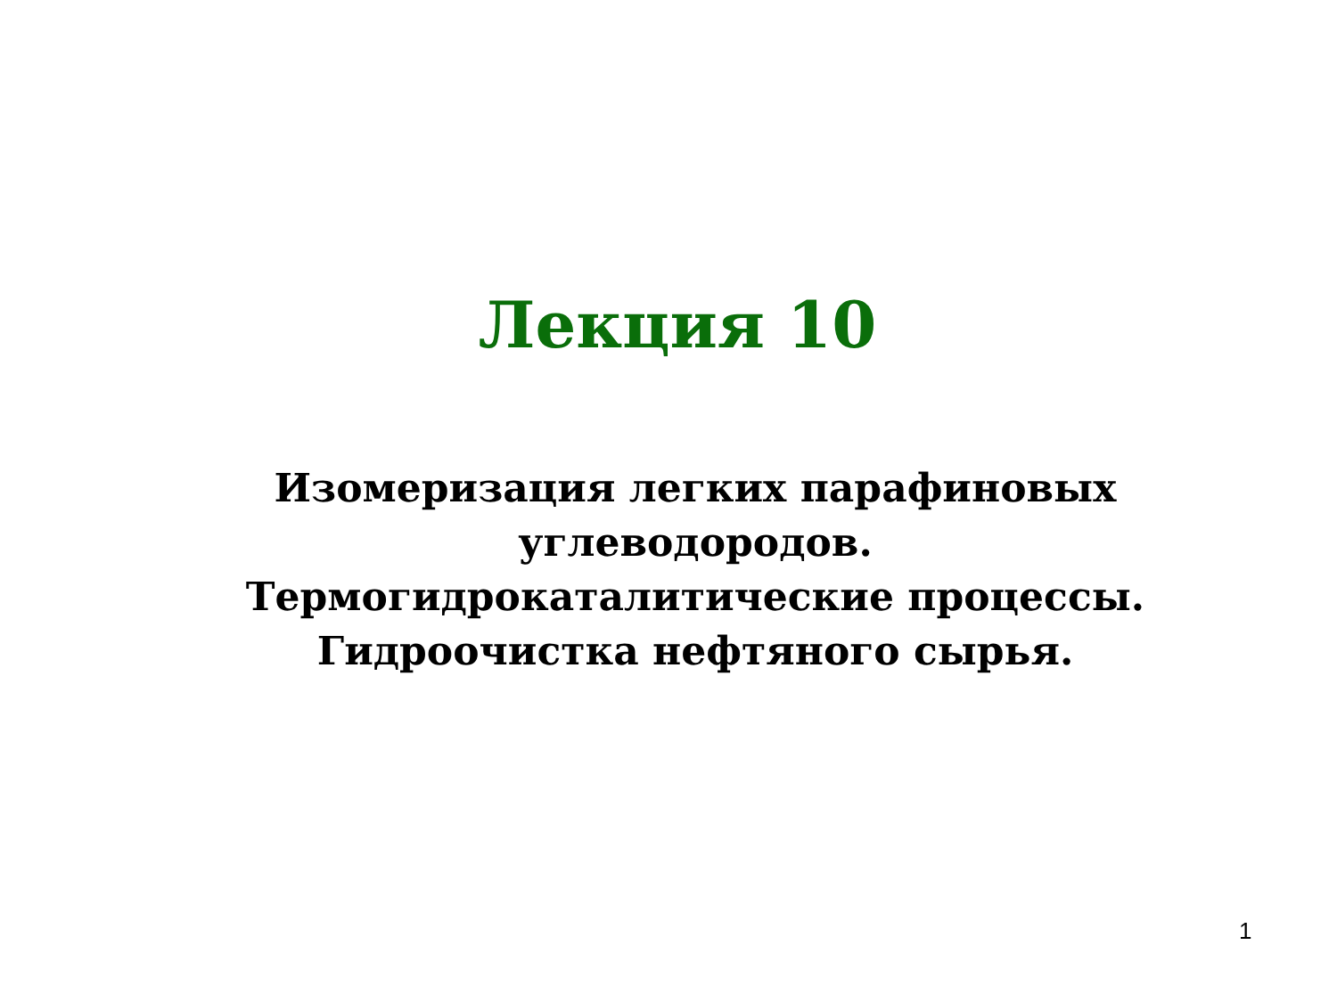Лекция 10
Изомеризация легких парафиновых
углеводородов.
Термогидрокаталитические процессы.
Гидроочистка нефтяного сырья.
1